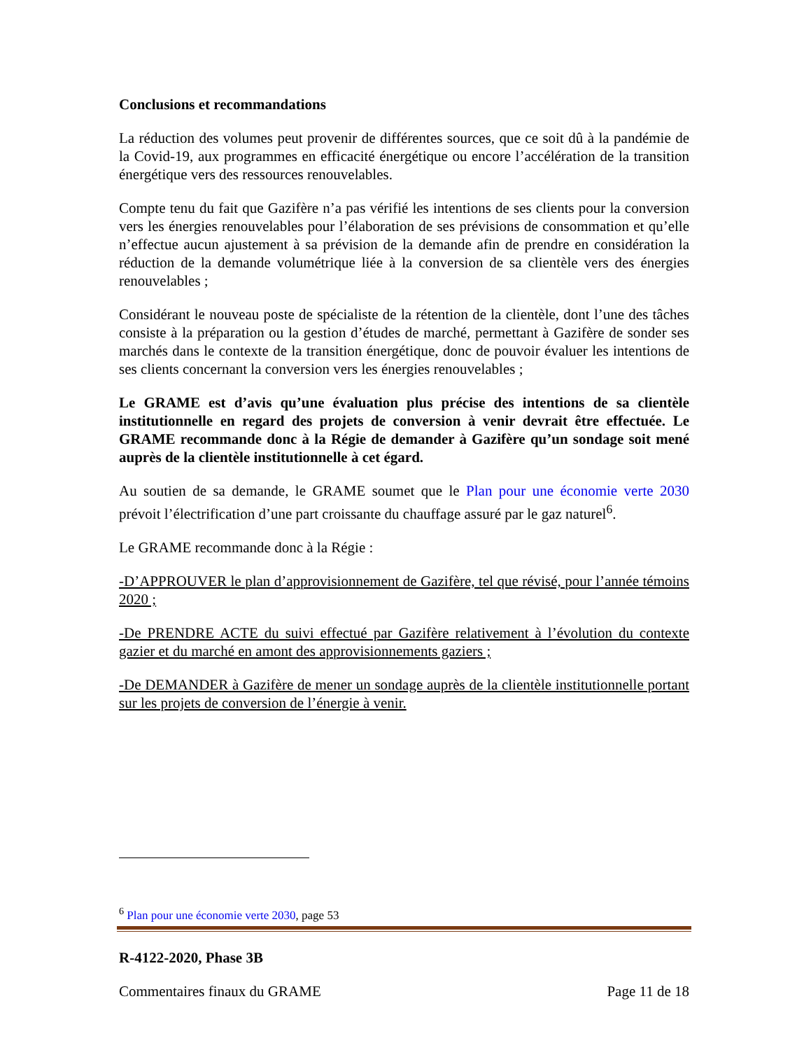Conclusions et recommandations
La réduction des volumes peut provenir de différentes sources, que ce soit dû à la pandémie de la Covid-19, aux programmes en efficacité énergétique ou encore l’accélération de la transition énergétique vers des ressources renouvelables.
Compte tenu du fait que Gazifère n’a pas vérifié les intentions de ses clients pour la conversion vers les énergies renouvelables pour l’élaboration de ses prévisions de consommation et qu’elle n’effectue aucun ajustement à sa prévision de la demande afin de prendre en considération la réduction de la demande volumétrique liée à la conversion de sa clientèle vers des énergies renouvelables ;
Considérant le nouveau poste de spécialiste de la rétention de la clientèle, dont l’une des tâches consiste à la préparation ou la gestion d’études de marché, permettant à Gazifère de sonder ses marchés dans le contexte de la transition énergétique, donc de pouvoir évaluer les intentions de ses clients concernant la conversion vers les énergies renouvelables ;
Le GRAME est d’avis qu’une évaluation plus précise des intentions de sa clientèle institutionnelle en regard des projets de conversion à venir devrait être effectuée. Le GRAME recommande donc à la Régie de demander à Gazifère qu’un sondage soit mené auprès de la clientèle institutionnelle à cet égard.
Au soutien de sa demande, le GRAME soumet que le Plan pour une économie verte 2030 prévoit l’électrification d’une part croissante du chauffage assuré par le gaz naturel<sup>6</sup>.
Le GRAME recommande donc à la Régie :
-D’APPROUVER le plan d’approvisionnement de Gazifère, tel que révisé, pour l’année témoins 2020 ;
-De PRENDRE ACTE du suivi effectué par Gazifère relativement à l’évolution du contexte gazier et du marché en amont des approvisionnements gaziers ;
-De DEMANDER à Gazifère de mener un sondage auprès de la clientèle institutionnelle portant sur les projets de conversion de l’énergie à venir.
<sup>6</sup> Plan pour une économie verte 2030, page 53
R-4122-2020, Phase 3B
Commentaires finaux du GRAME Page 11 de 18